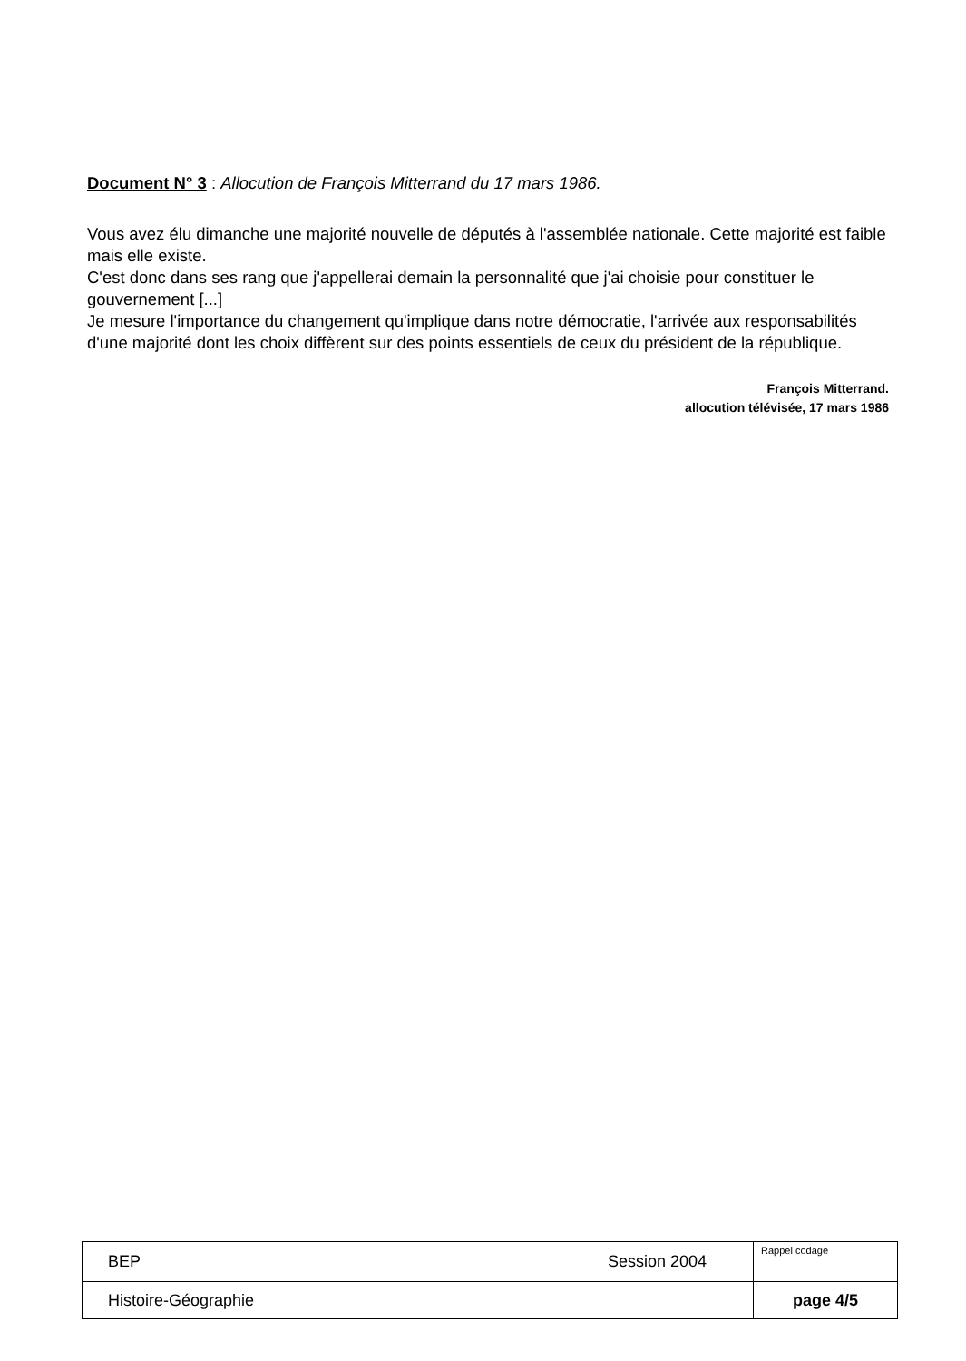Document N° 3 : Allocution de François Mitterrand du 17 mars 1986.
Vous avez élu dimanche une majorité nouvelle de députés à l'assemblée nationale. Cette majorité est faible mais elle existe.
C'est donc dans ses rang que j'appellerai demain la personnalité que j'ai choisie pour constituer le gouvernement [...]
Je mesure l'importance du changement qu'implique dans notre démocratie, l'arrivée aux responsabilités d'une majorité dont les choix diffèrent sur des points essentiels de ceux du président de la république.
François Mitterrand.
allocution télévisée, 17 mars 1986
| BEP | Session 2004 | Rappel codage |
| Histoire-Géographie | | page 4/5 |